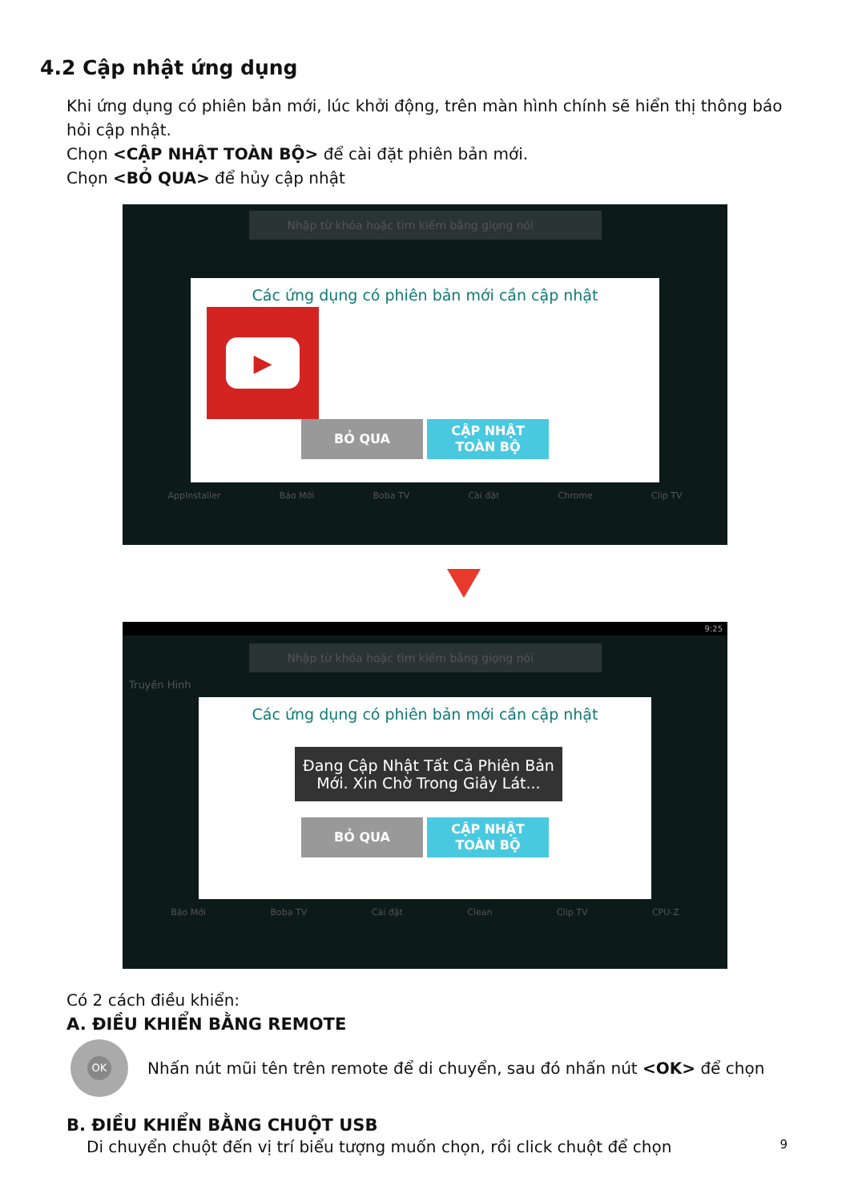4.2 Cập nhật ứng dụng
Khi ứng dụng có phiên bản mới, lúc khởi động, trên màn hình chính sẽ hiển thị thông báo hỏi cập nhật.
Chọn <CẬP NHẬT TOÀN BỘ> để cài đặt phiên bản mới.
Chọn <BỎ QUA> để hủy cập nhật
Nhập từ khóa hoặc tìm kiếm bằng giọng nói
Các ứng dụng có phiên bản mới cần cập nhật
▶
BỎ QUA CẬP NHẬT
TOÀN BỘ
AppInstaller Báo Mới Boba TV Cài đặt Chrome Clip TV
9:25
Nhập từ khóa hoặc tìm kiếm bằng giọng nói
Truyền Hình
Các ứng dụng có phiên bản mới cần cập nhật
Đang Cập Nhật Tất Cả Phiên Bản
Mới. Xin Chờ Trong Giây Lát...
BỎ QUA CẬP NHẬT
TOÀN BỘ
Báo Mới Boba TV Cài đặt Clean Clip TV CPU-Z
Có 2 cách điều khiển:
A. ĐIỀU KHIỂN BẰNG REMOTE
OK
Nhấn nút mũi tên trên remote để di chuyển, sau đó nhấn nút <OK> để chọn
B. ĐIỀU KHIỂN BẰNG CHUỘT USB
Di chuyển chuột đến vị trí biểu tượng muốn chọn, rồi click chuột để chọn 9